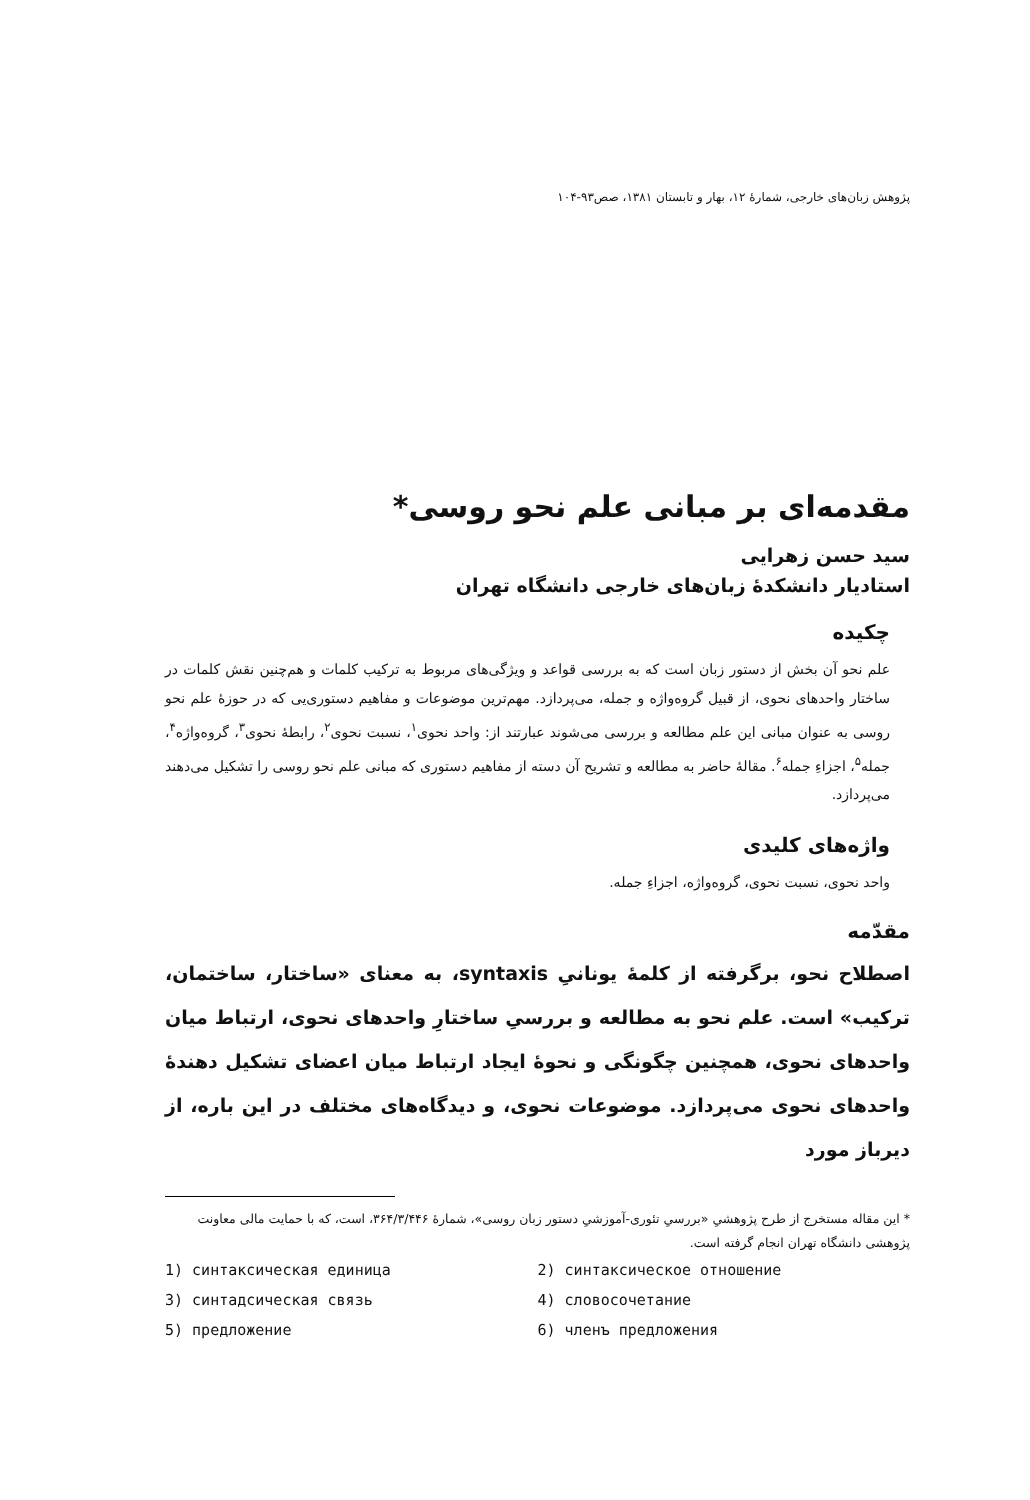پژوهش زبان‌های خارجی، شمارهٔ ۱۲، بهار و تابستان ۱۳۸۱، صص۹۳-۱۰۴
مقدمه‌ای بر مبانی علم نحو روسی*
سید حسن زهرایی
استادیار دانشکدهٔ زبان‌های خارجی دانشگاه تهران
چکیده
علم نحو آن بخش از دستور زبان است که به بررسی قواعد و ویژگی‌های مربوط به ترکیب کلمات و هم‌چنین نقش کلمات در ساختار واحدهای نحوی، از قبیل گروه‌واژه و جمله، می‌پردازد. مهم‌ترین موضوعات و مفاهیم دستوری‌یی که در حوزهٔ علم نحو روسی به عنوان مبانی این علم مطالعه و بررسی می‌شوند عبارتند از: واحد نحوی<sup>۱</sup>، نسبت نحوی<sup>۲</sup>، رابطهٔ نحوی<sup>۳</sup>، گروه‌واژه<sup>۴</sup>، جمله<sup>۵</sup>، اجزاءِ جمله<sup>۶</sup>. مقالهٔ حاضر به مطالعه و تشریح آن دسته از مفاهیم دستوری که مبانی علم نحو روسی را تشکیل می‌دهند می‌پردازد.
واژه‌های کلیدی
واحد نحوی، نسبت نحوی، گروه‌واژه، اجزاءِ جمله.
مقدّمه
اصطلاح نحو، برگرفته از کلمهٔ یونانیِ syntaxis، به معنای «ساختار، ساختمان، ترکیب» است. علم نحو به مطالعه و بررسیِ ساختارِ واحدهای نحوی، ارتباط میان واحدهای نحوی، همچنین چگونگی و نحوهٔ ایجاد ارتباط میان اعضای تشکیل دهندهٔ واحدهای نحوی می‌پردازد. موضوعات نحوی، و دیدگاه‌های مختلف در این باره، از دیرباز مورد
* این مقاله مستخرج از طرح پژوهشیِ «بررسیِ تئوری-آموزشیِ دستور زبان روسی»، شمارهٔ ۳۶۴/۳/۴۴۶، است، که با حمایت مالی معاونت پژوهشی دانشگاه تهران انجام گرفته است.
1) синтаксическая единица
2) синтаксическое отношение
3) синтадсическая связь
4) словосочетание
5) предложение
6) членъ предложения